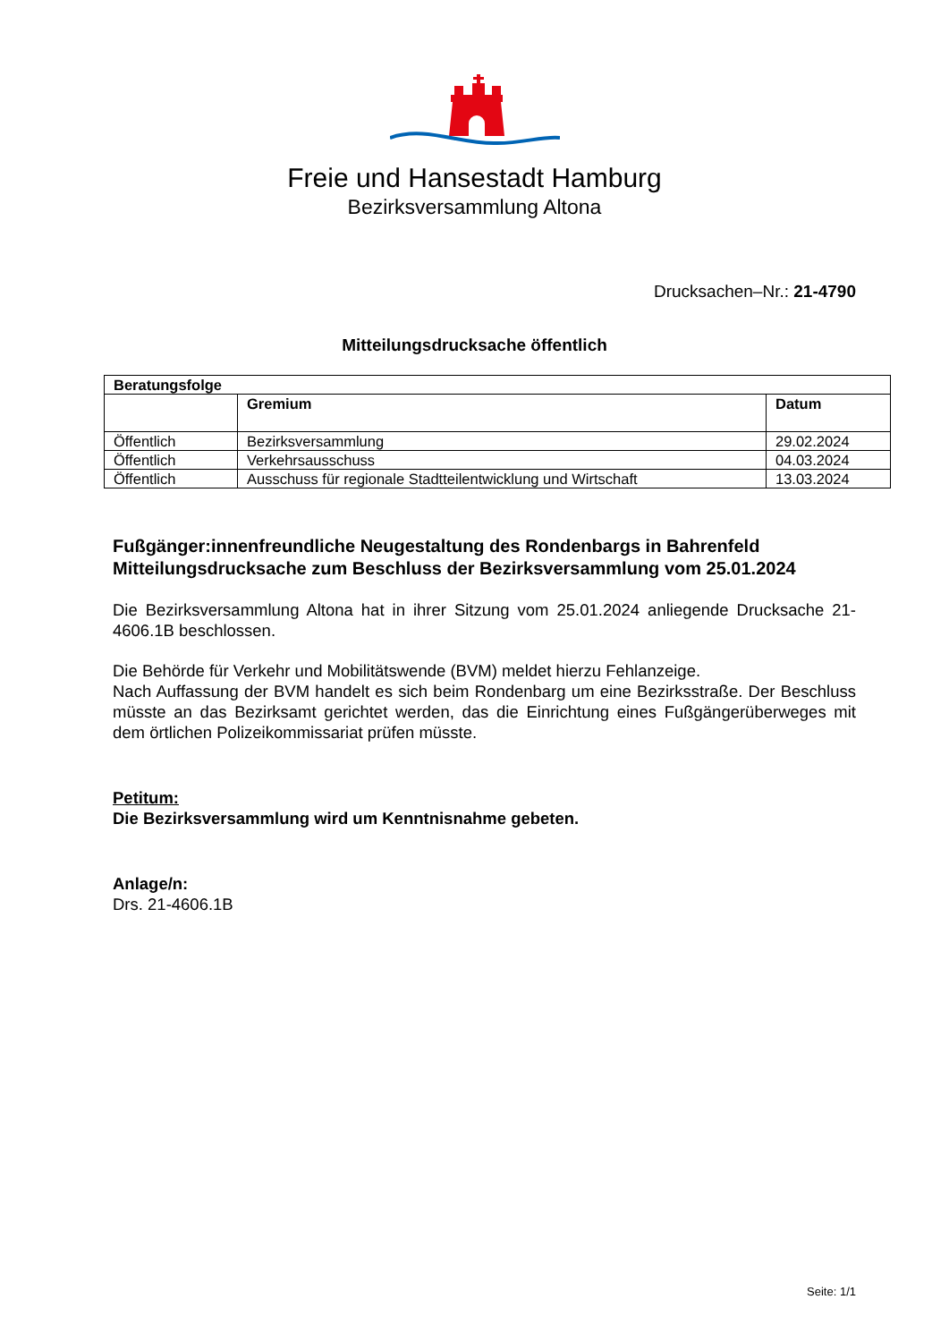Freie und Hansestadt Hamburg
Bezirksversammlung Altona
Drucksachen–Nr.: 21-4790
Mitteilungsdrucksache öffentlich
| Beratungsfolge | | |
| --- | --- | --- |
| | Gremium | Datum |
| Öffentlich | Bezirksversammlung | 29.02.2024 |
| Öffentlich | Verkehrsausschuss | 04.03.2024 |
| Öffentlich | Ausschuss für regionale Stadtteilentwicklung und Wirtschaft | 13.03.2024 |
Fußgänger:innenfreundliche Neugestaltung des Rondenbargs in Bahrenfeld
Mitteilungsdrucksache zum Beschluss der Bezirksversammlung vom 25.01.2024
Die Bezirksversammlung Altona hat in ihrer Sitzung vom 25.01.2024 anliegende Drucksache 21-4606.1B beschlossen.
Die Behörde für Verkehr und Mobilitätswende (BVM) meldet hierzu Fehlanzeige.
Nach Auffassung der BVM handelt es sich beim Rondenbarg um eine Bezirksstraße. Der Beschluss müsste an das Bezirksamt gerichtet werden, das die Einrichtung eines Fußgängerüberweges mit dem örtlichen Polizeikommissariat prüfen müsste.
Petitum:
Die Bezirksversammlung wird um Kenntnisnahme gebeten.
Anlage/n:
Drs. 21-4606.1B
Seite: 1/1